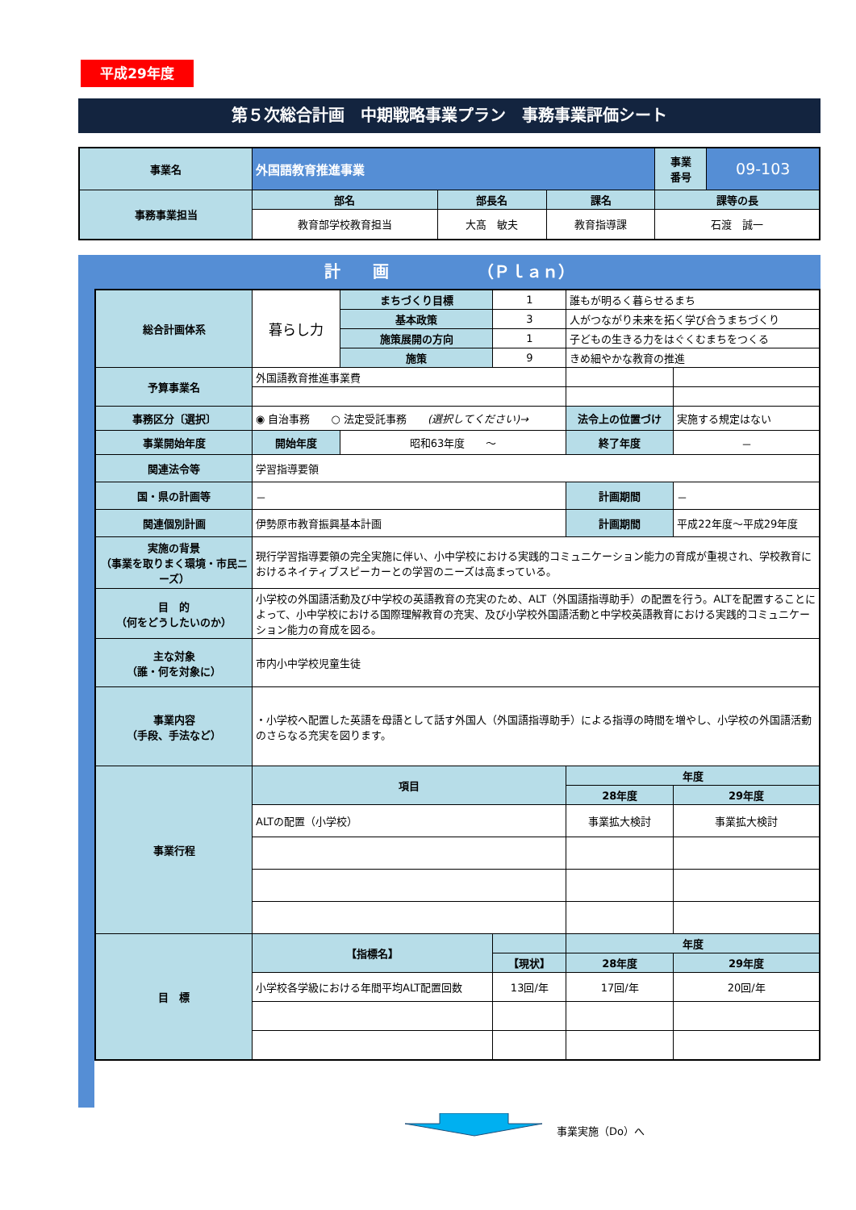平成29年度
第５次総合計画　中期戦略事業プラン　事務事業評価シート
| 事業名 | 外国語教育推進事業 | | | 事業 番号 | 09-103 |
| 事務事業担当 | 部名 | 部長名 | 課名 | 課等の長 | |
| | 教育部学校教育担当 | 大髙 敏夫 | 教育指導課 | 石渡 誠一 | |
計　　画　　　　　　（Ｐｌａｎ）
| 総合計画体系 | 暮らし力 | まちづくり目標 | 1 | 誰もが明るく暮らせるまち | | |
| | | 基本政策 | 3 | 人がつながり未来を拓く学び合うまちづくり | | |
| | | 施策展開の方向 | 1 | 子どもの生きる力をはぐくむまちをつくる | | |
| | | 施策 | 9 | きめ細やかな教育の推進 | | |
| 予算事業名 | 外国語教育推進事業費 | | | | | |
| 事務区分〔選択〕 | ◉ 自治事務 ○ 法定受託事務 (選択してください)→ | | | | 法令上の位置づけ | 実施する規定はない |
| 事業開始年度 | 開始年度 | 昭和63年度 ～ | | | 終了年度 | － |
| 関連法令等 | 学習指導要領 | | | | | |
| 国・県の計画等 | － | | | | 計画期間 | － |
| 関連個別計画 | 伊勢原市教育振興基本計画 | | | | 計画期間 | 平成22年度～平成29年度 |
| 実施の背景 （事業を取りまく環境・市民ニーズ） | 現行学習指導要領の完全実施に伴い、小中学校における実践的コミュニケーション能力の育成が重視され、学校教育におけるネイティブスピーカーとの学習のニーズは高まっている。 | | | | | |
| 目 的 （何をどうしたいのか） | 小学校の外国語活動及び中学校の英語教育の充実のため、ALT（外国語指導助手）の配置を行う。ALTを配置することによって、小中学校における国際理解教育の充実、及び小学校外国語活動と中学校英語教育における実践的コミュニケーション能力の育成を図る。 | | | | | |
| 主な対象 （誰・何を対象に） | 市内小中学校児童生徒 | | | | | |
| 事業内容 （手段、手法など） | ・小学校へ配置した英語を母語として話す外国人（外国語指導助手）による指導の時間を増やし、小学校の外国語活動のさらなる充実を図ります。 | | | | | |
| 事業行程 | 項目 | | | 年度 | | |
| | | | | 28年度 | | 29年度 |
| | ALTの配置（小学校） | | | 事業拡大検討 | | 事業拡大検討 |
| 目 標 | 【指標名】 | | | 年度 | | |
| | | | 【現状】 | 28年度 | | 29年度 |
| | 小学校各学級における年間平均ALT配置回数 | | 13回/年 | 17回/年 | | 20回/年 |
事業実施（Do）へ